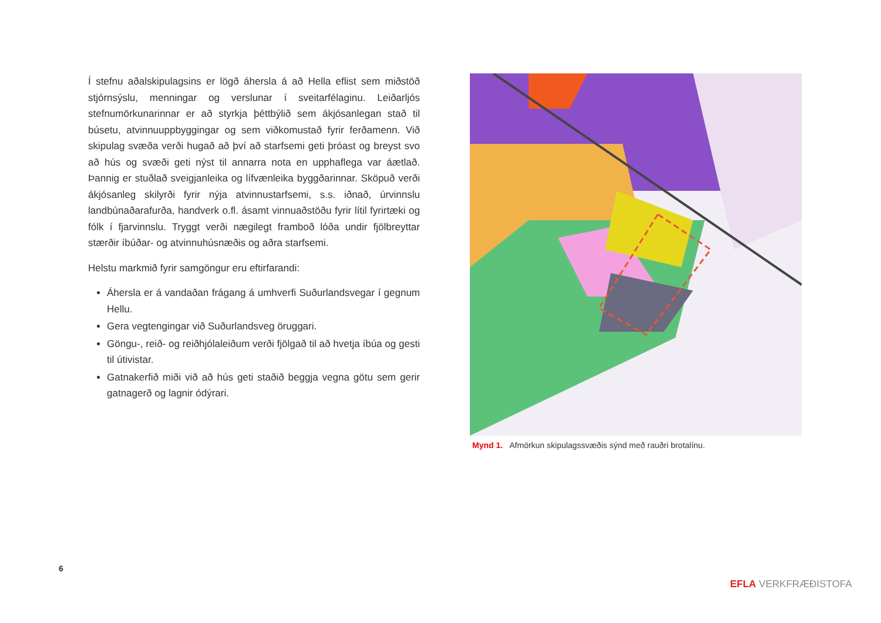Í stefnu aðalskipulagsins er lögð áhersla á að Hella eflist sem miðstöð stjórnsýslu, menningar og verslunar í sveitarfélaginu. Leiðarljós stefnumörkunarinnar er að styrkja þéttbýlið sem ákjósanlegan stað til búsetu, atvinnuuppbyggingar og sem viðkomustað fyrir ferðamenn. Við skipulag svæða verði hugað að því að starfsemi geti þróast og breyst svo að hús og svæði geti nýst til annarra nota en upphaflega var áætlað. Þannig er stuðlað sveigjanleika og lífvænleika byggðarinnar. Sköpuð verði ákjósanleg skilyrði fyrir nýja atvinnustarfsemi, s.s. iðnað, úrvinnslu landbúnaðarafurða, handverk o.fl. ásamt vinnuaðstöðu fyrir lítil fyrirtæki og fólk í fjarvinnslu. Tryggt verði nægilegt framboð lóða undir fjölbreyttar stærðir íbúðar- og atvinnuhúsnæðis og aðra starfsemi.
Helstu markmið fyrir samgöngur eru eftirfarandi:
Áhersla er á vandaðan frágang á umhverfi Suðurlandsvegar í gegnum Hellu.
Gera vegtengingar við Suðurlandsveg öruggari.
Göngu-, reið- og reiðhjólaleiðum verði fjölgað til að hvetja íbúa og gesti til útivistar.
Gatnakerfið miði við að hús geti staðið beggja vegna götu sem gerir gatnagerð og lagnir ódýrari.
Mynd 1. Afmörkun skipulagssvæðis sýnd með rauðri brotalínu.
6
EFLA VERKFRÆÐISTOFA